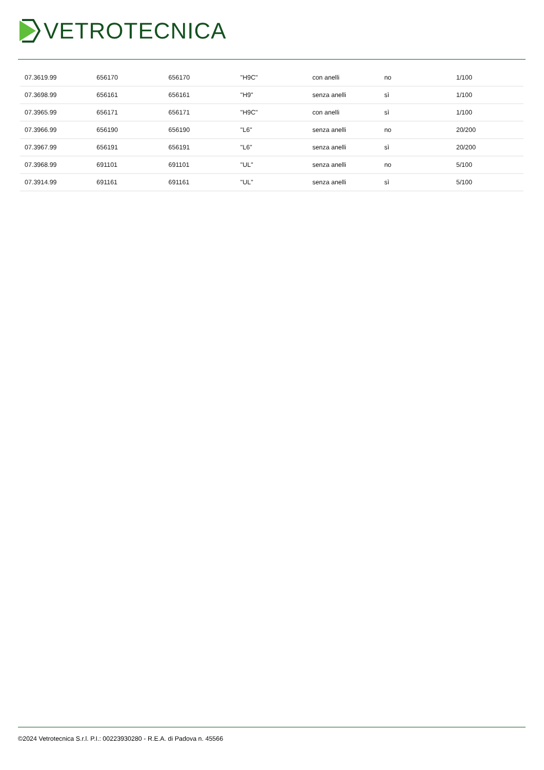VETROTECNICA
| 07.3619.99 | 656170 | 656170 | "H9C" | con anelli | no | 1/100 |
| 07.3698.99 | 656161 | 656161 | "H9" | senza anelli | sì | 1/100 |
| 07.3965.99 | 656171 | 656171 | "H9C" | con anelli | sì | 1/100 |
| 07.3966.99 | 656190 | 656190 | "L6" | senza anelli | no | 20/200 |
| 07.3967.99 | 656191 | 656191 | "L6" | senza anelli | sì | 20/200 |
| 07.3968.99 | 691101 | 691101 | "UL" | senza anelli | no | 5/100 |
| 07.3914.99 | 691161 | 691161 | "UL" | senza anelli | sì | 5/100 |
©2024 Vetrotecnica S.r.l. P.I.: 00223930280 - R.E.A. di Padova n. 45566